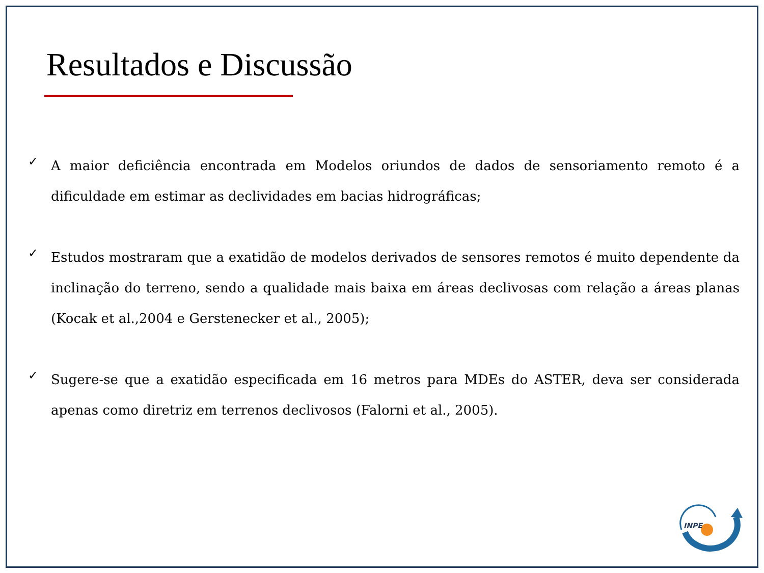Resultados e Discussão
✓ A maior deficiência encontrada em Modelos oriundos de dados de sensoriamento remoto é a dificuldade em estimar as declividades em bacias hidrográficas;
✓ Estudos mostraram que a exatidão de modelos derivados de sensores remotos é muito dependente da inclinação do terreno, sendo a qualidade mais baixa em áreas declivosas com relação a áreas planas (Kocak et al.,2004 e Gerstenecker et al., 2005);
✓ Sugere-se que a exatidão especificada em 16 metros para MDEs do ASTER, deva ser considerada apenas como diretriz em terrenos declivosos (Falorni et al., 2005).
INPE